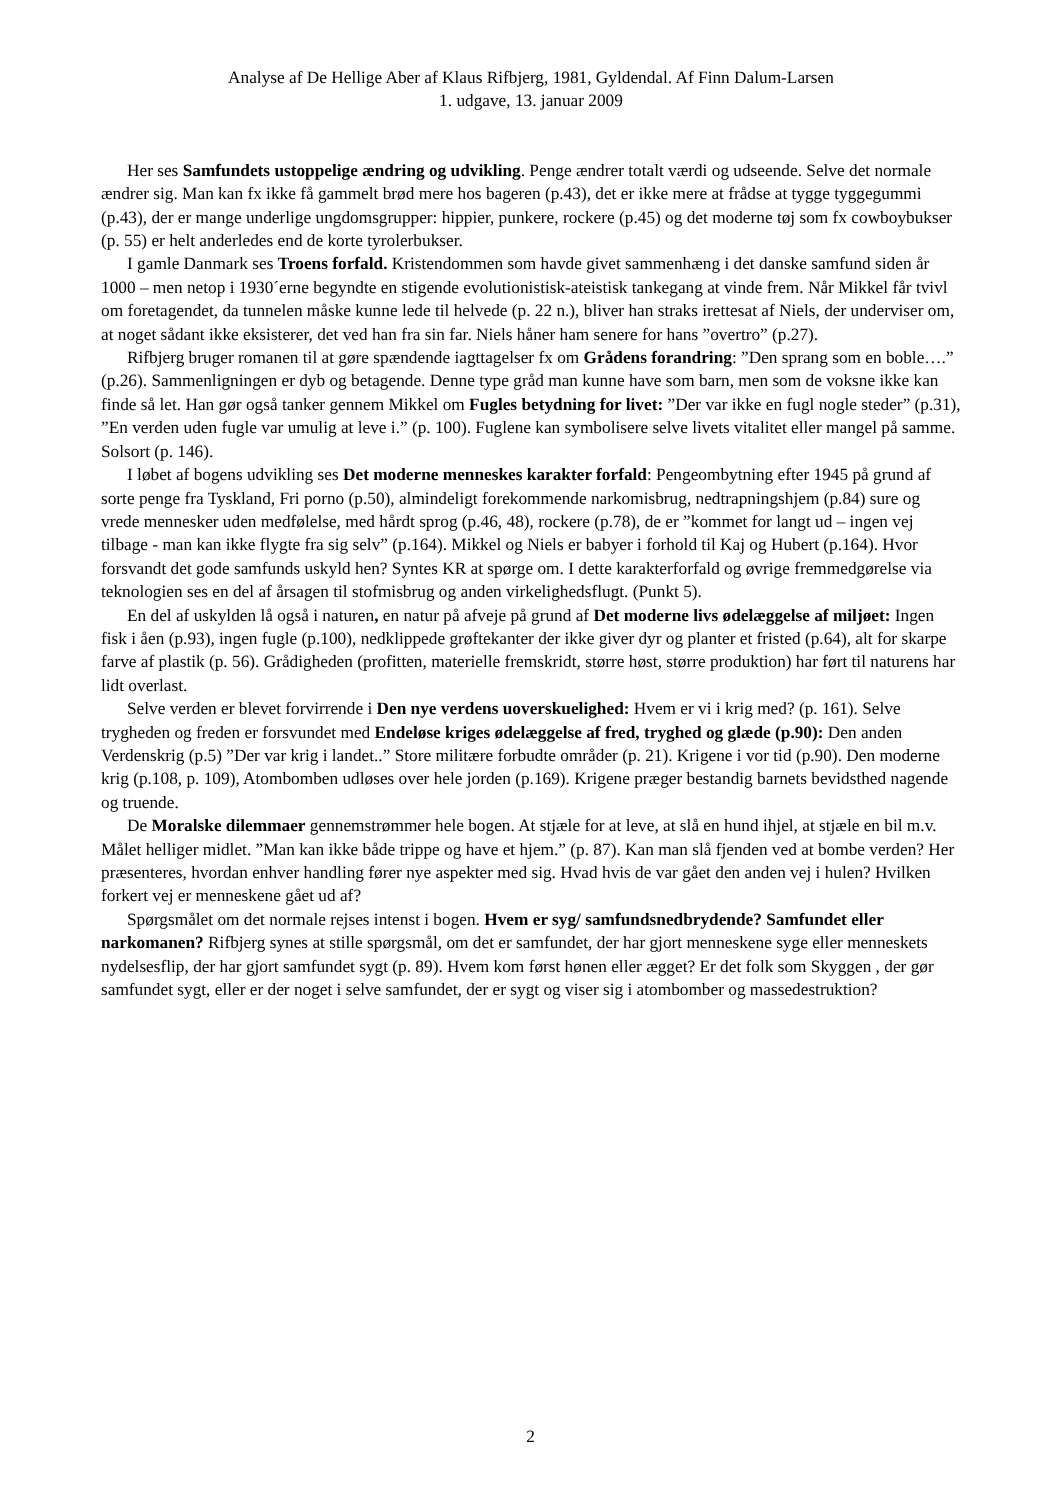Analyse af De Hellige Aber af Klaus Rifbjerg, 1981, Gyldendal. Af Finn Dalum-Larsen
1. udgave, 13. januar 2009
Her ses Samfundets ustoppelige ændring og udvikling. Penge ændrer totalt værdi og udseende. Selve det normale ændrer sig. Man kan fx ikke få gammelt brød mere hos bageren (p.43), det er ikke mere at frådse at tygge tyggegummi (p.43), der er mange underlige ungdomsgrupper: hippier, punkere, rockere (p.45) og det moderne tøj som fx cowboybukser (p. 55) er helt anderledes end de korte tyrolerbukser.
I gamle Danmark ses Troens forfald. Kristendommen som havde givet sammenhæng i det danske samfund siden år 1000 – men netop i 1930´erne begyndte en stigende evolutionistisk-ateistisk tankegang at vinde frem. Når Mikkel får tvivl om foretagendet, da tunnelen måske kunne lede til helvede (p. 22 n.), bliver han straks irettesat af Niels, der underviser om, at noget sådant ikke eksisterer, det ved han fra sin far. Niels håner ham senere for hans ”overtro” (p.27).
Rifbjerg bruger romanen til at gøre spændende iagttagelser fx om Grådens forandring: ”Den sprang som en boble….” (p.26). Sammenligningen er dyb og betagende. Denne type gråd man kunne have som barn, men som de voksne ikke kan finde så let. Han gør også tanker gennem Mikkel om Fugles betydning for livet: ”Der var ikke en fugl nogle steder” (p.31), ”En verden uden fugle var umulig at leve i.” (p. 100). Fuglene kan symbolisere selve livets vitalitet eller mangel på samme. Solsort (p. 146).
I løbet af bogens udvikling ses Det moderne menneskes karakter forfald: Pengeombytning efter 1945 på grund af sorte penge fra Tyskland, Fri porno (p.50), almindeligt forekommende narkomisbrug, nedtrapningshjem (p.84) sure og vrede mennesker uden medfølelse, med hårdt sprog (p.46, 48), rockere (p.78), de er ”kommet for langt ud – ingen vej tilbage - man kan ikke flygte fra sig selv” (p.164). Mikkel og Niels er babyer i forhold til Kaj og Hubert (p.164). Hvor forsvandt det gode samfunds uskyld hen? Syntes KR at spørge om. I dette karakterforfald og øvrige fremmedgørelse via teknologien ses en del af årsagen til stofmisbrug og anden virkelighedsflugt. (Punkt 5).
En del af uskylden lå også i naturen, en natur på afveje på grund af Det moderne livs ødelæggelse af miljøet: Ingen fisk i åen (p.93), ingen fugle (p.100), nedklippede grøftekanter der ikke giver dyr og planter et fristed (p.64), alt for skarpe farve af plastik (p. 56). Grådigheden (profitten, materielle fremskridt, større høst, større produktion) har ført til naturens har lidt overlast.
Selve verden er blevet forvirrende i Den nye verdens uoverskuelighed: Hvem er vi i krig med? (p. 161). Selve trygheden og freden er forsvundet med Endeløse kriges ødelæggelse af fred, tryghed og glæde (p.90): Den anden Verdenskrig (p.5) ”Der var krig i landet..” Store militære forbudte områder (p. 21). Krigene i vor tid (p.90). Den moderne krig (p.108, p. 109), Atombomben udløses over hele jorden (p.169). Krigene præger bestandig barnets bevidsthed nagende og truende.
De Moralske dilemmaer gennemstrømmer hele bogen. At stjæle for at leve, at slå en hund ihjel, at stjæle en bil m.v. Målet helliger midlet. ”Man kan ikke både trippe og have et hjem.” (p. 87). Kan man slå fjenden ved at bombe verden? Her præsenteres, hvordan enhver handling fører nye aspekter med sig. Hvad hvis de var gået den anden vej i hulen? Hvilken forkert vej er menneskene gået ud af?
Spørgsmålet om det normale rejses intenst i bogen. Hvem er syg/ samfundsnedbrydende? Samfundet eller narkomanen? Rifbjerg synes at stille spørgsmål, om det er samfundet, der har gjort menneskene syge eller menneskets nydelsesflip, der har gjort samfundet sygt (p. 89). Hvem kom først hønen eller ægget? Er det folk som Skyggen , der gør samfundet sygt, eller er der noget i selve samfundet, der er sygt og viser sig i atombomber og massedestruktion?
2